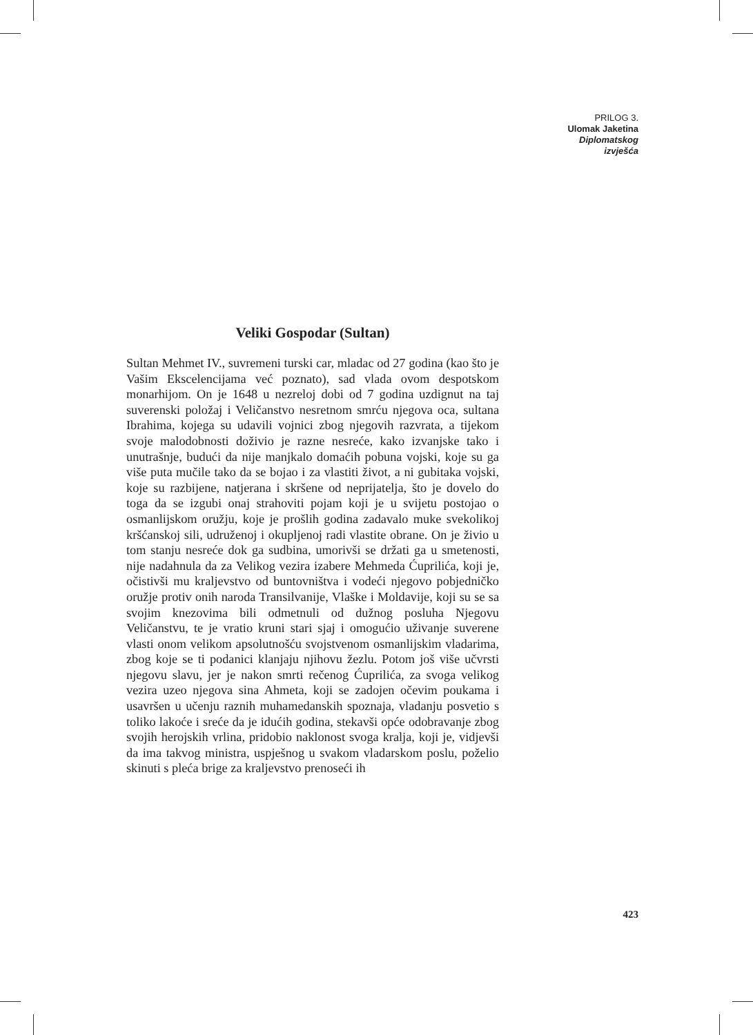PRILOG 3.
Ulomak Jaketina
Diplomatskog
izvješća
Veliki Gospodar (Sultan)
Sultan Mehmet IV., suvremeni turski car, mladac od 27 godina (kao što je Vašim Ekscelencijama već poznato), sad vlada ovom despotskom monarhijom. On je 1648 u nezreloj dobi od 7 godina uzdignut na taj suverenski položaj i Veličanstvo nesretnom smrću njegova oca, sultana Ibrahima, kojega su udavili vojnici zbog njegovih razvrata, a tijekom svoje malodobnosti doživio je razne nesreće, kako izvanjske tako i unutrašnje, budući da nije manjkalo domaćih pobuna vojski, koje su ga više puta mučile tako da se bojao i za vlastiti život, a ni gubitaka vojski, koje su razbijene, natjerana i skršene od neprijatelja, što je dovelo do toga da se izgubi onaj strahoviti pojam koji je u svijetu postojao o osmanlijskom oružju, koje je prošlih godina zadavalo muke svekolikoj kršćanskoj sili, udruženoj i okupljenoj radi vlastite obrane. On je živio u tom stanju nesreće dok ga sudbina, umorivši se držati ga u smetenosti, nije nadahnula da za Velikog vezira izabere Mehmeda Ćuprilića, koji je, očistivši mu kraljevstvo od buntovništva i vodeći njegovo pobjedničko oružje protiv onih naroda Transilvanije, Vlaške i Moldavije, koji su se sa svojim knezovima bili odmetnuli od dužnog posluha Njegovu Veličanstvu, te je vratio kruni stari sjaj i omogućio uživanje suverene vlasti onom velikom apsolutnošću svojstvenom osmanlijskim vladarima, zbog koje se ti podanici klanjaju njihovu žezlu. Potom još više učvrsti njegovu slavu, jer je nakon smrti rečenog Ćuprilića, za svoga velikog vezira uzeo njegova sina Ahmeta, koji se zadojen očevim poukama i usavršen u učenju raznih muhamedanskih spoznaja, vladanju posvetio s toliko lakoće i sreće da je idućih godina, stekavši opće odobravanje zbog svojih herojskih vrlina, pridobio naklonost svoga kralja, koji je, vidjevši da ima takvog ministra, uspješnog u svakom vladarskom poslu, poželio skinuti s pleća brige za kraljevstvo prenoseći ih
423